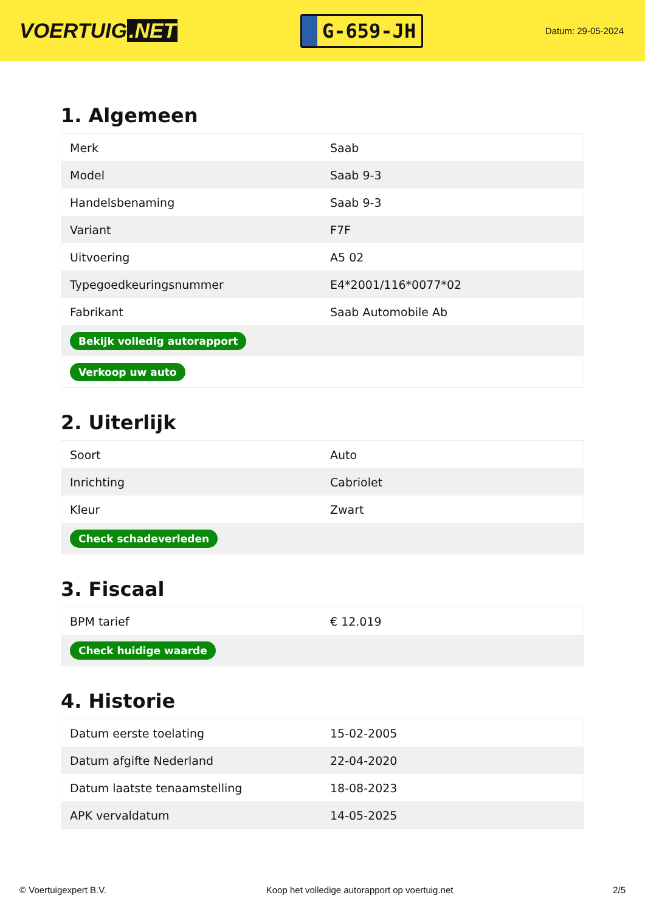VOERTUIG.NET
G-659-JH
Datum: 29-05-2024
1. Algemeen
| Merk | Saab |
| Model | Saab 9-3 |
| Handelsbenaming | Saab 9-3 |
| Variant | F7F |
| Uitvoering | A5 02 |
| Typegoedkeuringsnummer | E4*2001/116*0077*02 |
| Fabrikant | Saab Automobile Ab |
| Bekijk volledig autorapport | |
| Verkoop uw auto | |
2. Uiterlijk
| Soort | Auto |
| Inrichting | Cabriolet |
| Kleur | Zwart |
| Check schadeverleden | |
3. Fiscaal
| BPM tarief | € 12.019 |
| Check huidige waarde | |
4. Historie
| Datum eerste toelating | 15-02-2005 |
| Datum afgifte Nederland | 22-04-2020 |
| Datum laatste tenaamstelling | 18-08-2023 |
| APK vervaldatum | 14-05-2025 |
© Voertuigexpert B.V. Koop het volledige autorapport op voertuig.net 2/5